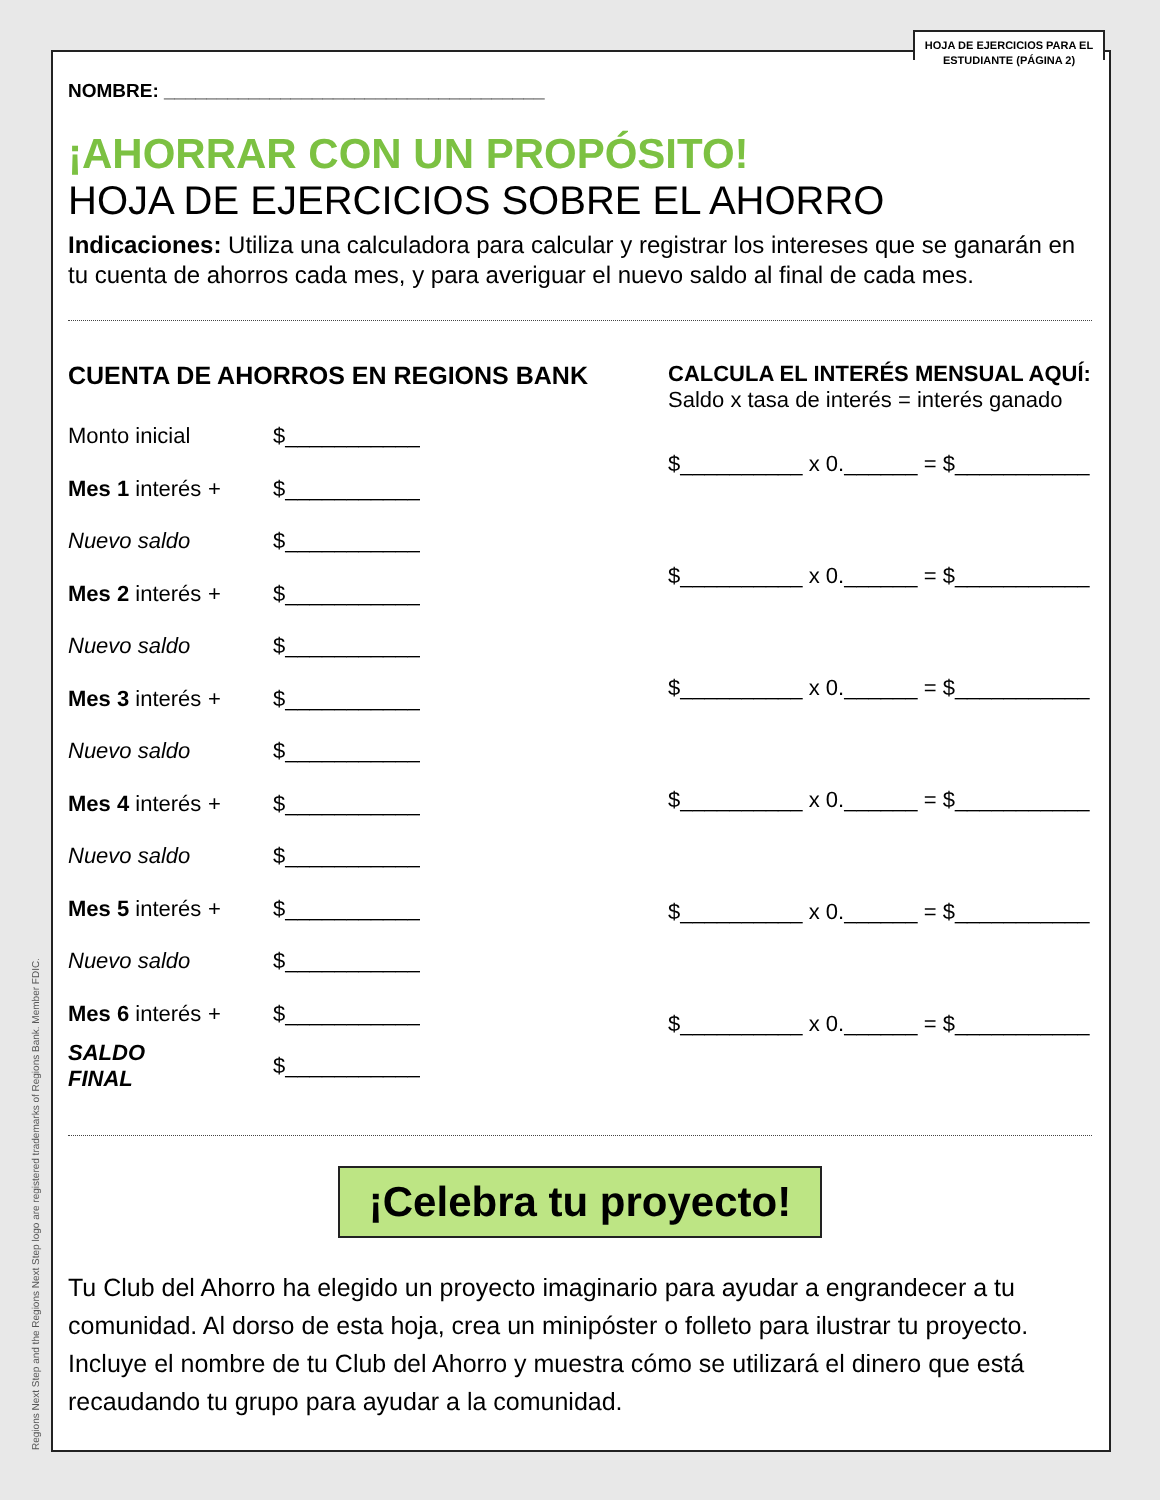HOJA DE EJERCICIOS PARA EL ESTUDIANTE (PÁGINA 2)
NOMBRE: ____________________________________
¡AHORRAR CON UN PROPÓSITO!
HOJA DE EJERCICIOS SOBRE EL AHORRO
Indicaciones: Utiliza una calculadora para calcular y registrar los intereses que se ganarán en tu cuenta de ahorros cada mes, y para averiguar el nuevo saldo al final de cada mes.
CUENTA DE AHORROS EN REGIONS BANK
Monto inicial $___________
Mes 1 interés + $___________
Nuevo saldo $___________
Mes 2 interés + $___________
Nuevo saldo $___________
Mes 3 interés + $___________
Nuevo saldo $___________
Mes 4 interés + $___________
Nuevo saldo $___________
Mes 5 interés + $___________
Nuevo saldo $___________
Mes 6 interés + $___________
SALDO FINAL $___________
CALCULA EL INTERÉS MENSUAL AQUÍ:
Saldo x tasa de interés = interés ganado
$__________ x 0.______ = $___________
$__________ x 0.______ = $___________
$__________ x 0.______ = $___________
$__________ x 0.______ = $___________
$__________ x 0.______ = $___________
$__________ x 0.______ = $___________
¡Celebra tu proyecto!
Tu Club del Ahorro ha elegido un proyecto imaginario para ayudar a engrandecer a tu comunidad. Al dorso de esta hoja, crea un minipóster o folleto para ilustrar tu proyecto. Incluye el nombre de tu Club del Ahorro y muestra cómo se utilizará el dinero que está recaudando tu grupo para ayudar a la comunidad.
Regions Next Step and the Regions Next Step logo are registered trademarks of Regions Bank. Member FDIC.